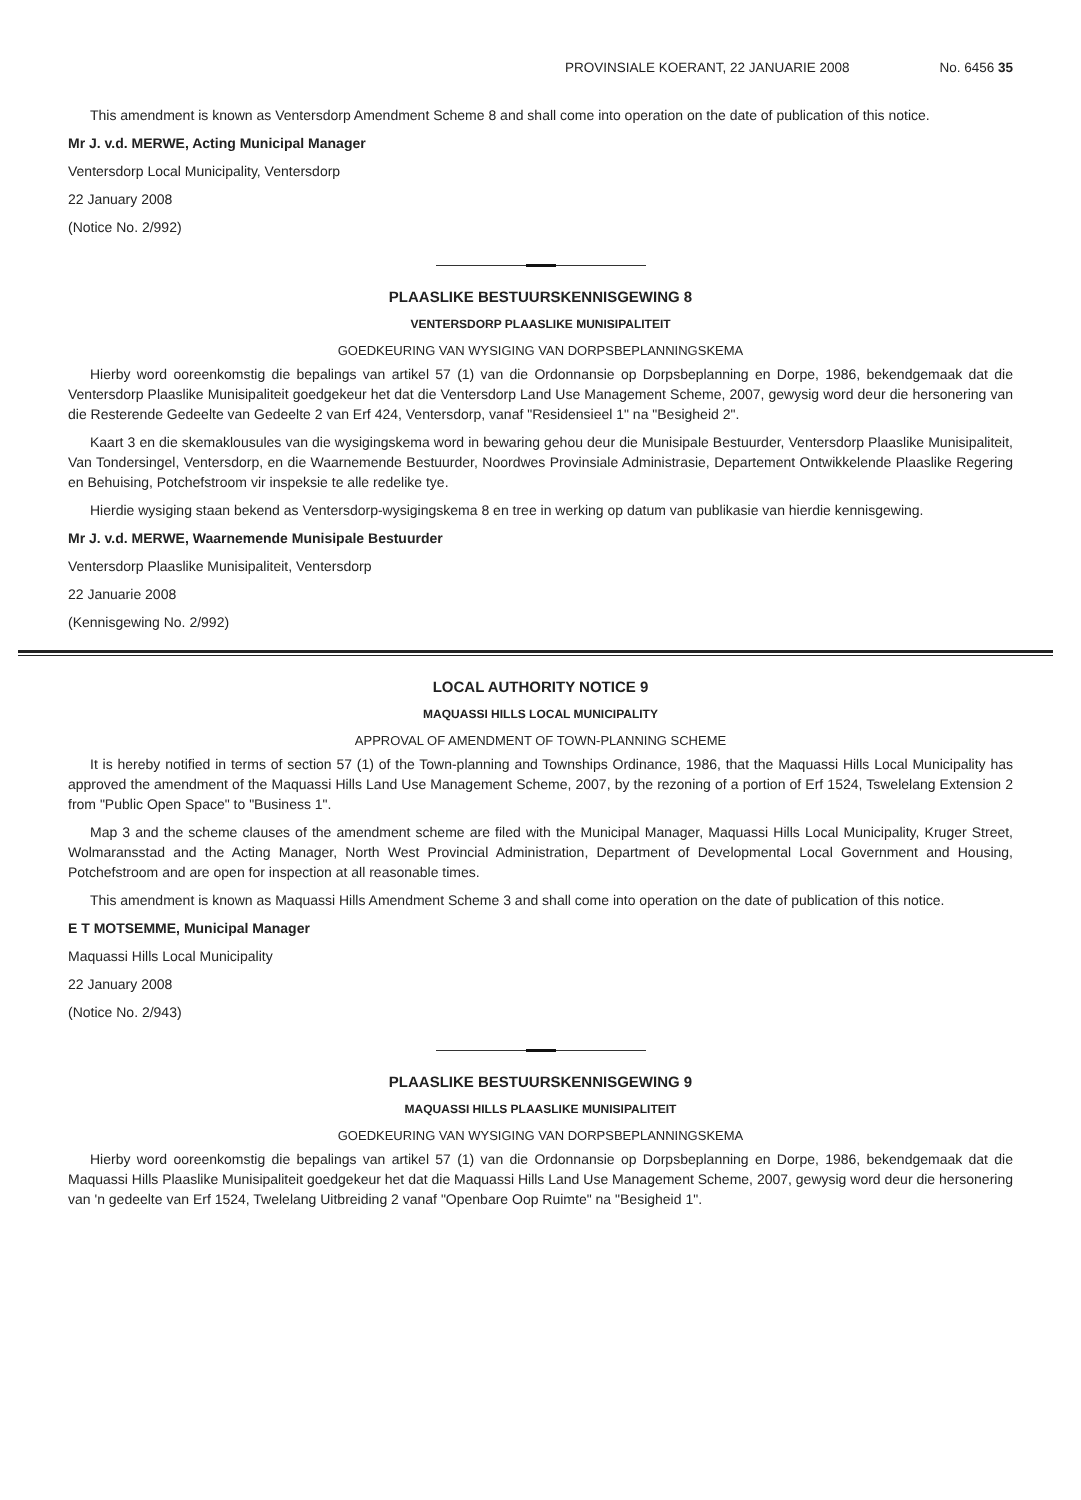PROVINSIALE KOERANT, 22 JANUARIE 2008 No. 6456 35
This amendment is known as Ventersdorp Amendment Scheme 8 and shall come into operation on the date of publication of this notice.
Mr J. v.d. MERWE, Acting Municipal Manager
Ventersdorp Local Municipality, Ventersdorp
22 January 2008
(Notice No. 2/992)
PLAASLIKE BESTUURSKENNISGEWING 8
VENTERSDORP PLAASLIKE MUNISIPALITEIT
GOEDKEURING VAN WYSIGING VAN DORPSBEPLANNINGSKEMA
Hierby word ooreenkomstig die bepalings van artikel 57 (1) van die Ordonnansie op Dorpsbeplanning en Dorpe, 1986, bekendgemaak dat die Ventersdorp Plaaslike Munisipaliteit goedgekeur het dat die Ventersdorp Land Use Management Scheme, 2007, gewysig word deur die hersonering van die Resterende Gedeelte van Gedeelte 2 van Erf 424, Ventersdorp, vanaf "Residensieel 1" na "Besigheid 2".
Kaart 3 en die skemaklousules van die wysigingskema word in bewaring gehou deur die Munisipale Bestuurder, Ventersdorp Plaaslike Munisipaliteit, Van Tondersingel, Ventersdorp, en die Waarnemende Bestuurder, Noordwes Provinsiale Administrasie, Departement Ontwikkelende Plaaslike Regering en Behuising, Potchefstroom vir inspeksie te alle redelike tye.
Hierdie wysiging staan bekend as Ventersdorp-wysigingskema 8 en tree in werking op datum van publikasie van hierdie kennisgewing.
Mr J. v.d. MERWE, Waarnemende Munisipale Bestuurder
Ventersdorp Plaaslike Munisipaliteit, Ventersdorp
22 Januarie 2008
(Kennisgewing No. 2/992)
LOCAL AUTHORITY NOTICE 9
MAQUASSI HILLS LOCAL MUNICIPALITY
APPROVAL OF AMENDMENT OF TOWN-PLANNING SCHEME
It is hereby notified in terms of section 57 (1) of the Town-planning and Townships Ordinance, 1986, that the Maquassi Hills Local Municipality has approved the amendment of the Maquassi Hills Land Use Management Scheme, 2007, by the rezoning of a portion of Erf 1524, Tswelelang Extension 2 from "Public Open Space" to "Business 1".
Map 3 and the scheme clauses of the amendment scheme are filed with the Municipal Manager, Maquassi Hills Local Municipality, Kruger Street, Wolmaransstad and the Acting Manager, North West Provincial Administration, Department of Developmental Local Government and Housing, Potchefstroom and are open for inspection at all reasonable times.
This amendment is known as Maquassi Hills Amendment Scheme 3 and shall come into operation on the date of publication of this notice.
E T MOTSEMME, Municipal Manager
Maquassi Hills Local Municipality
22 January 2008
(Notice No. 2/943)
PLAASLIKE BESTUURSKENNISGEWING 9
MAQUASSI HILLS PLAASLIKE MUNISIPALITEIT
GOEDKEURING VAN WYSIGING VAN DORPSBEPLANNINGSKEMA
Hierby word ooreenkomstig die bepalings van artikel 57 (1) van die Ordonnansie op Dorpsbeplanning en Dorpe, 1986, bekendgemaak dat die Maquassi Hills Plaaslike Munisipaliteit goedgekeur het dat die Maquassi Hills Land Use Management Scheme, 2007, gewysig word deur die hersonering van 'n gedeelte van Erf 1524, Twelelang Uitbreiding 2 vanaf "Openbare Oop Ruimte" na "Besigheid 1".